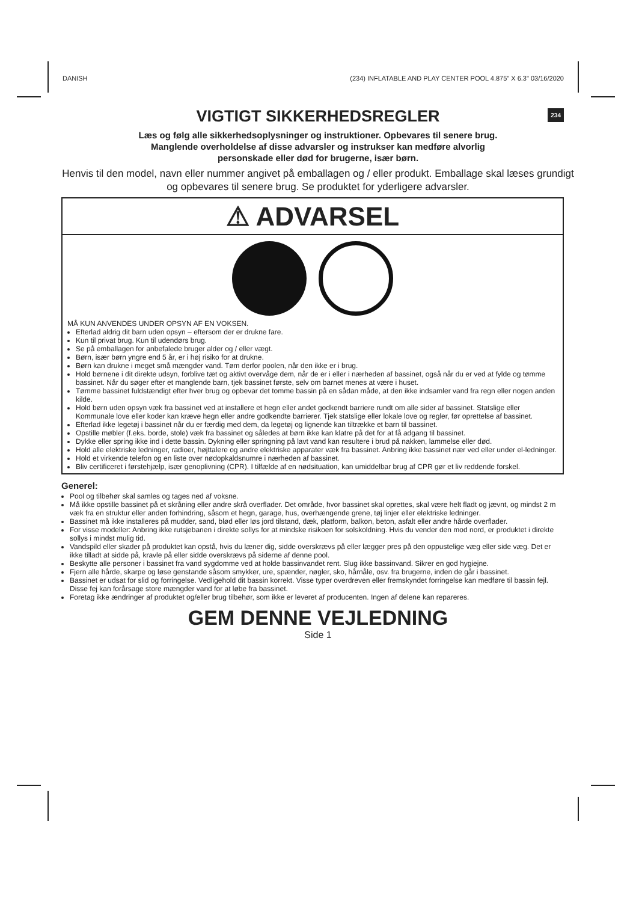DANISH (234) INFLATABLE AND PLAY CENTER POOL 4.875" X 6.3" 03/16/2020
VIGTIGT SIKKERHEDSREGLER 234
Læs og følg alle sikkerhedsoplysninger og instruktioner. Opbevares til senere brug.
Manglende overholdelse af disse advarsler og instrukser kan medføre alvorlig
personskade eller død for brugerne, især børn.
Henvis til den model, navn eller nummer angivet på emballagen og / eller produkt. Emballage skal læses grundigt og opbevares til senere brug. Se produktet for yderligere advarsler.
⚠ ADVARSEL
MÅ KUN ANVENDES UNDER OPSYN AF EN VOKSEN.
Efterlad aldrig dit barn uden opsyn – eftersom der er drukne fare.
Kun til privat brug. Kun til udendørs brug.
Se på emballagen for anbefalede bruger alder og / eller vægt.
Børn, især børn yngre end 5 år, er i høj risiko for at drukne.
Børn kan drukne i meget små mængder vand. Tøm derfor poolen, når den ikke er i brug.
Hold børnene i dit direkte udsyn, forblive tæt og aktivt overvåge dem, når de er i eller i nærheden af bassinet, også når du er ved at fylde og tømme bassinet. Når du søger efter et manglende barn, tjek bassinet første, selv om barnet menes at være i huset.
Tømme bassinet fuldstændigt efter hver brug og opbevar det tomme bassin på en sådan måde, at den ikke indsamler vand fra regn eller nogen anden kilde.
Hold børn uden opsyn væk fra bassinet ved at installere et hegn eller andet godkendt barriere rundt om alle sider af bassinet. Statslige eller Kommunale love eller koder kan kræve hegn eller andre godkendte barrierer. Tjek statslige eller lokale love og regler, før oprettelse af bassinet.
Efterlad ikke legetøj i bassinet når du er færdig med dem, da legetøj og lignende kan tiltrække et barn til bassinet.
Opstille møbler (f.eks. borde, stole) væk fra bassinet og således at børn ikke kan klatre på det for at få adgang til bassinet.
Dykke eller spring ikke ind i dette bassin. Dykning eller springning på lavt vand kan resultere i brud på nakken, lammelse eller død.
Hold alle elektriske ledninger, radioer, højttalere og andre elektriske apparater væk fra bassinet. Anbring ikke bassinet nær ved eller under el-ledninger.
Hold et virkende telefon og en liste over nødopkaldsnumre i nærheden af bassinet.
Bliv certificeret i førstehjælp, især genoplivning (CPR). I tilfælde af en nødsituation, kan umiddelbar brug af CPR gør et liv reddende forskel.
Generel:
Pool og tilbehør skal samles og tages ned af voksne.
Må ikke opstille bassinet på et skråning eller andre skrå overflader. Det område, hvor bassinet skal oprettes, skal være helt fladt og jævnt, og mindst 2 m væk fra en struktur eller anden forhindring, såsom et hegn, garage, hus, overhængende grene, tøj linjer eller elektriske ledninger.
Bassinet må ikke installeres på mudder, sand, blød eller løs jord tilstand, dæk, platform, balkon, beton, asfalt eller andre hårde overflader.
For visse modeller: Anbring ikke rutsjebanen i direkte sollys for at mindske risikoen for solskoldning. Hvis du vender den mod nord, er produktet i direkte sollys i mindst mulig tid.
Vandspild eller skader på produktet kan opstå, hvis du læner dig, sidde overskrævs på eller lægger pres på den oppustelige væg eller side væg. Det er ikke tilladt at sidde på, kravle på eller sidde overskrævs på siderne af denne pool.
Beskytte alle personer i bassinet fra vand sygdomme ved at holde bassinvandet rent. Slug ikke bassinvand. Sikrer en god hygiejne.
Fjern alle hårde, skarpe og løse genstande såsom smykker, ure, spænder, nøgler, sko, hårnåle, osv. fra brugerne, inden de går i bassinet.
Bassinet er udsat for slid og forringelse. Vedligehold dit bassin korrekt. Visse typer overdreven eller fremskyndet forringelse kan medføre til bassin fejl.
Disse fej kan forårsage store mængder vand for at løbe fra bassinet.
Foretag ikke ændringer af produktet og/eller brug tilbehør, som ikke er leveret af producenten. Ingen af delene kan repareres.
GEM DENNE VEJLEDNING
Side 1